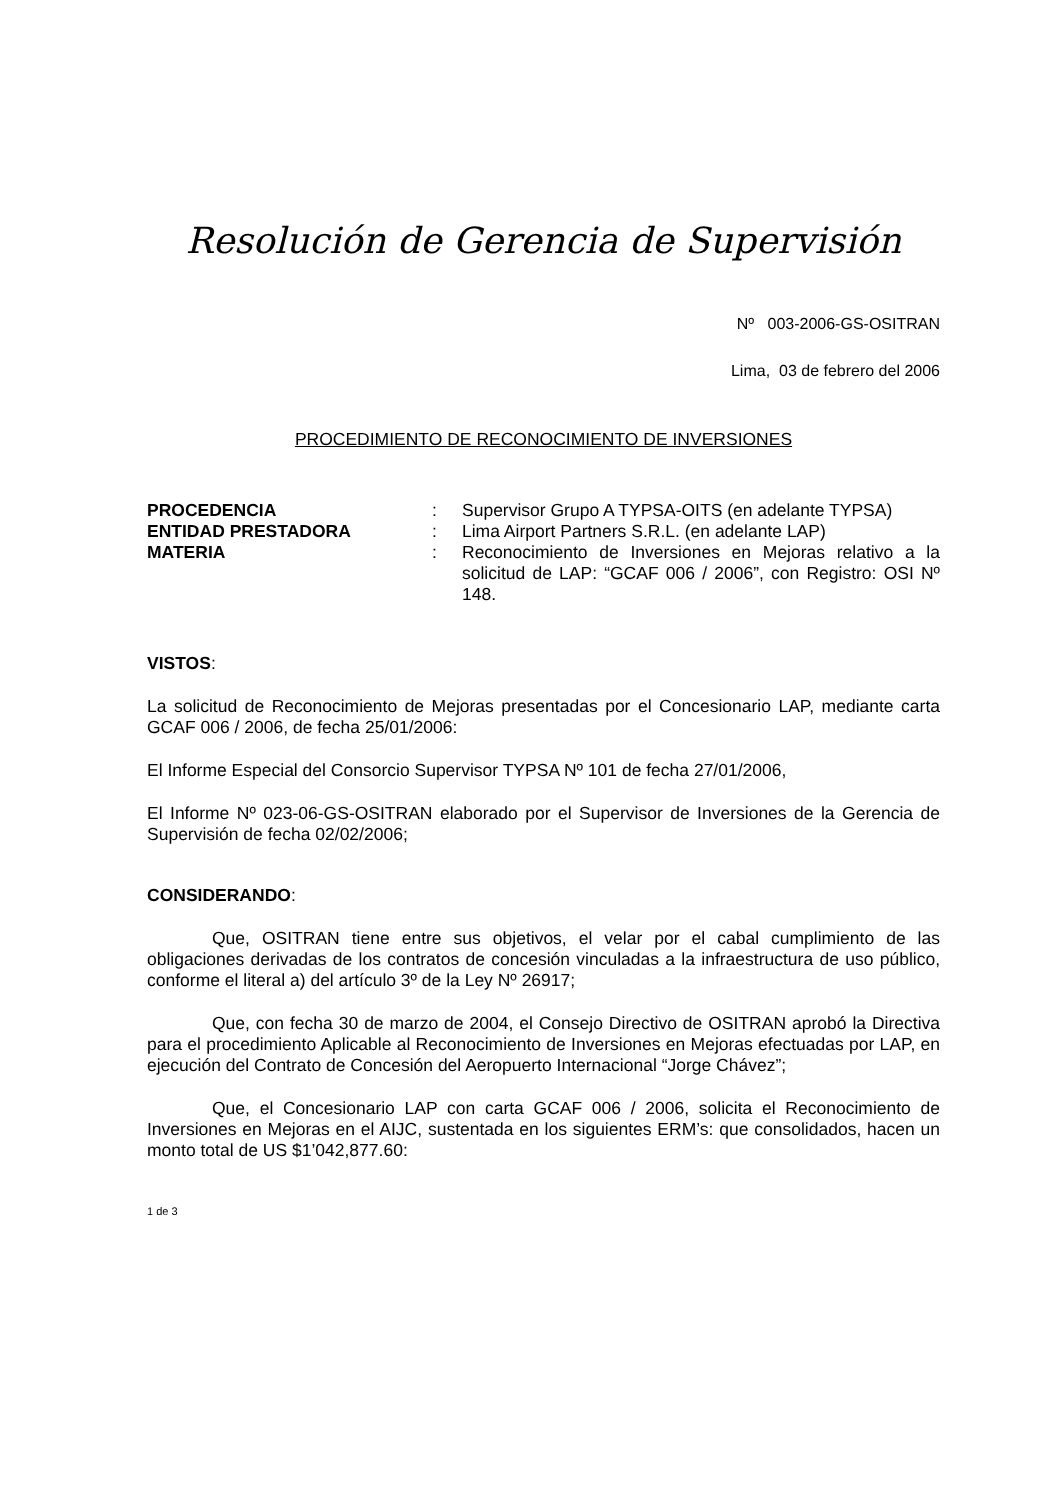Resolución de Gerencia de Supervisión
Nº 003-2006-GS-OSITRAN
Lima, 03 de febrero del 2006
PROCEDIMIENTO DE RECONOCIMIENTO DE INVERSIONES
| PROCEDENCIA | : | Supervisor Grupo A TYPSA-OITS (en adelante TYPSA) |
| ENTIDAD PRESTADORA | : | Lima Airport Partners S.R.L. (en adelante LAP) |
| MATERIA | : | Reconocimiento de Inversiones en Mejoras relativo a la solicitud de LAP: “GCAF 006 / 2006”, con Registro: OSI Nº 148. |
VISTOS:
La solicitud de Reconocimiento de Mejoras presentadas por el Concesionario LAP, mediante carta GCAF 006 / 2006, de fecha 25/01/2006:
El Informe Especial del Consorcio Supervisor TYPSA Nº 101 de fecha 27/01/2006,
El Informe Nº 023-06-GS-OSITRAN elaborado por el Supervisor de Inversiones de la Gerencia de Supervisión de fecha 02/02/2006;
CONSIDERANDO:
Que, OSITRAN tiene entre sus objetivos, el velar por el cabal cumplimiento de las obligaciones derivadas de los contratos de concesión vinculadas a la infraestructura de uso público, conforme el literal a) del artículo 3º de la Ley Nº 26917;
Que, con fecha 30 de marzo de 2004, el Consejo Directivo de OSITRAN aprobó la Directiva para el procedimiento Aplicable al Reconocimiento de Inversiones en Mejoras efectuadas por LAP, en ejecución del Contrato de Concesión del Aeropuerto Internacional “Jorge Chávez”;
Que, el Concesionario LAP con carta GCAF 006 / 2006, solicita el Reconocimiento de Inversiones en Mejoras en el AIJC, sustentada en los siguientes ERM’s: que consolidados, hacen un monto total de US $1’042,877.60:
1 de 3